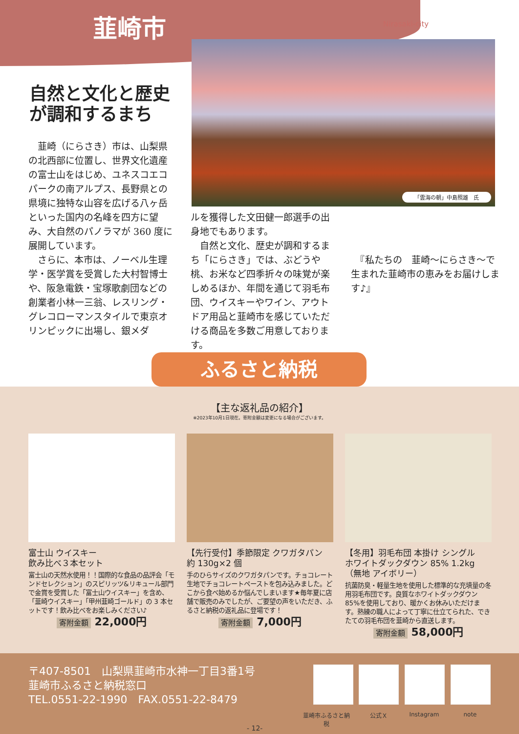韮崎市 Nirasaki-city
「雲海の朝」中島照雄　氏
自然と文化と歴史
が調和するまち
　韮崎（にらさき）市は、山梨県の北西部に位置し、世界文化遺産の富士山をはじめ、ユネスコエコパークの南アルプス、長野県との県境に独特な山容を広げる八ヶ岳といった国内の名峰を四方に望み、大自然のパノラマが 360 度に展開しています。
　さらに、本市は、ノーベル生理学・医学賞を受賞した大村智博士や、阪急電鉄・宝塚歌劇団などの創業者小林一三翁、レスリング・グレコローマンスタイルで東京オリンピックに出場し、銀メダ
ルを獲得した文田健一郎選手の出身地でもあります。
　自然と文化、歴史が調和するまち「にらさき」では、ぶどうや桃、お米など四季折々の味覚が楽しめるほか、年間を通じて羽毛布団、ウイスキーやワイン、アウトドア用品と韮崎市を感じていただける商品を多数ご用意しております。
　『私たちの　韮崎～にらさき～で生まれた韮崎市の恵みをお届けします♪』
ふるさと納税
【主な返礼品の紹介】
※2023年10月1日現在。寄附金額は変更になる場合がございます。
富士山 ウイスキー
飲み比べ３本セット
富士山の天然水使用！！国際的な食品の品評会「モンドセレクション」のスピリッツ&リキュール部門で金賞を受賞した「富士山ウイスキー」を含め、「韮崎ウイスキー」「甲州韮崎ゴールド」の 3 本セットです！飲み比べをお楽しみください♪
寄附金額 22,000円
【先行受付】季節限定 クワガタパン
約 130g×2 個
手のひらサイズのクワガタパンです。チョコレート生地でチョコレートペーストを包み込みました。どこから食べ始めるか悩んでしまいます★毎年夏に店舗で販売のみでしたが、ご要望の声をいただき、ふるさと納税の返礼品に登場です！
寄附金額 7,000円
【冬用】羽毛布団 本掛け シングル
ホワイトダックダウン 85% 1.2kg
（無地 アイボリー）
抗菌防臭・軽量生地を使用した標準的な充填量の冬用羽毛布団です。良質なホワイトダックダウン 85%を使用しており、暖かくお休みいただけます。熟練の職人によって丁寧に仕立てられた、できたての羽毛布団を韮崎から直送します。
寄附金額 58,000円
〒407-8501　山梨県韮崎市水神一丁目3番1号
韮崎市ふるさと納税窓口
TEL.0551-22-1990　FAX.0551-22-8479
韮崎市ふるさと納税
公式Ｘ Instagram note
- 12-